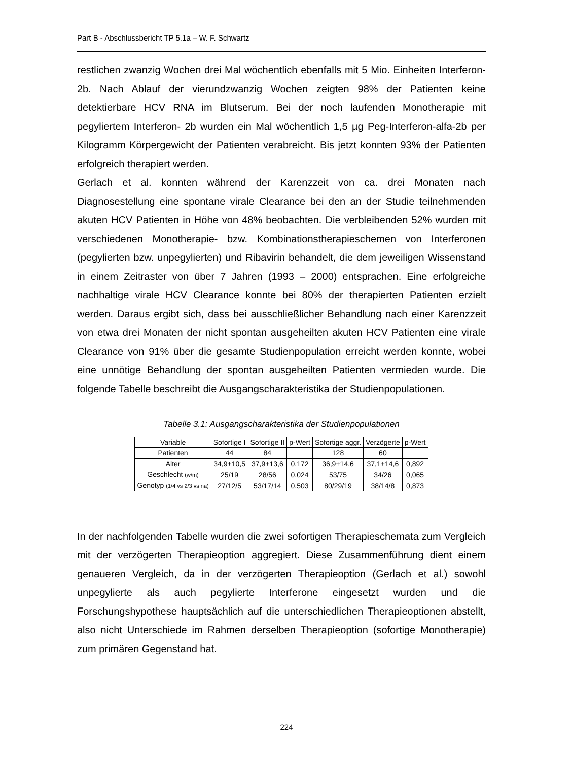Part B - Abschlussbericht TP 5.1a – W. F. Schwartz
restlichen zwanzig Wochen drei Mal wöchentlich ebenfalls mit 5 Mio. Einheiten Interferon- 2b. Nach Ablauf der vierundzwanzig Wochen zeigten 98% der Patienten keine detektierbare HCV RNA im Blutserum. Bei der noch laufenden Monotherapie mit pegyliertem Interferon- 2b wurden ein Mal wöchentlich 1,5 µg Peg-Interferon-alfa-2b per Kilogramm Körpergewicht der Patienten verabreicht. Bis jetzt konnten 93% der Patienten erfolgreich therapiert werden.
Gerlach et al. konnten während der Karenzzeit von ca. drei Monaten nach Diagnosestellung eine spontane virale Clearance bei den an der Studie teilnehmenden akuten HCV Patienten in Höhe von 48% beobachten. Die verbleibenden 52% wurden mit verschiedenen Monotherapie- bzw. Kombinationstherapieschemen von Interferonen (pegylierten bzw. unpegylierten) und Ribavirin behandelt, die dem jeweiligen Wissenstand in einem Zeitraster von über 7 Jahren (1993 – 2000) entsprachen. Eine erfolgreiche nachhaltige virale HCV Clearance konnte bei 80% der therapierten Patienten erzielt werden. Daraus ergibt sich, dass bei ausschließlicher Behandlung nach einer Karenzzeit von etwa drei Monaten der nicht spontan ausgeheilten akuten HCV Patienten eine virale Clearance von 91% über die gesamte Studienpopulation erreicht werden konnte, wobei eine unnötige Behandlung der spontan ausgeheilten Patienten vermieden wurde. Die folgende Tabelle beschreibt die Ausgangscharakteristika der Studienpopulationen.
Tabelle 3.1: Ausgangscharakteristika der Studienpopulationen
| Variable | Sofortige I | Sofortige II | p-Wert | Sofortige aggr. | Verzögerte | p-Wert |
| --- | --- | --- | --- | --- | --- | --- |
| Patienten | 44 | 84 | | 128 | 60 | |
| Alter | 34,9 + 10,5 | 37,9 + 13,6 | 0,172 | 36,9 + 14,6 | 37,1 + 14,6 | 0,892 |
| Geschlecht (w/m) | 25/19 | 28/56 | 0,024 | 53/75 | 34/26 | 0,065 |
| Genotyp (1/4 vs 2/3 vs na) | 27/12/5 | 53/17/14 | 0,503 | 80/29/19 | 38/14/8 | 0,873 |
In der nachfolgenden Tabelle wurden die zwei sofortigen Therapieschemata zum Vergleich mit der verzögerten Therapieoption aggregiert. Diese Zusammenführung dient einem genaueren Vergleich, da in der verzögerten Therapieoption (Gerlach et al.) sowohl unpegylierte als auch pegylierte Interferone eingesetzt wurden und die Forschungshypothese hauptsächlich auf die unterschiedlichen Therapieoptionen abstellt, also nicht Unterschiede im Rahmen derselben Therapieoption (sofortige Monotherapie) zum primären Gegenstand hat.
224